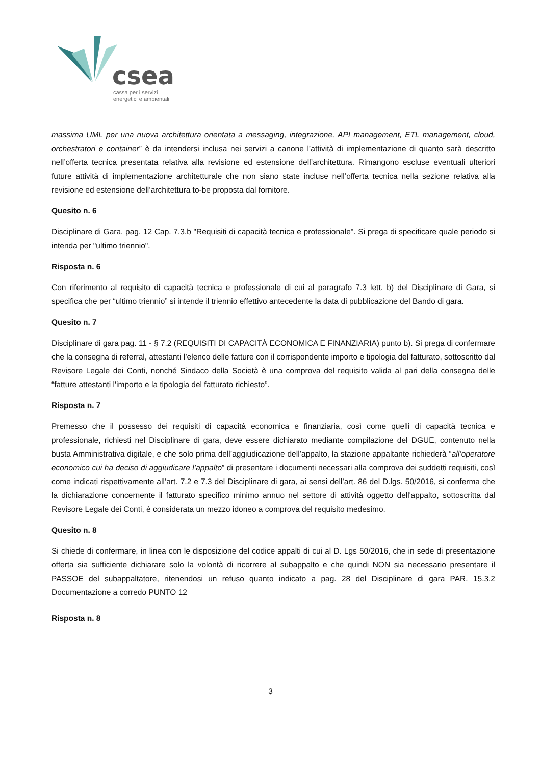csea
cassa per i servizi
energetici e ambientali
massima UML per una nuova architettura orientata a messaging, integrazione, API management, ETL management, cloud, orchestratori e container” è da intendersi inclusa nei servizi a canone l’attività di implementazione di quanto sarà descritto nell’offerta tecnica presentata relativa alla revisione ed estensione dell’architettura. Rimangono escluse eventuali ulteriori future attività di implementazione architetturale che non siano state incluse nell’offerta tecnica nella sezione relativa alla revisione ed estensione dell’architettura to-be proposta dal fornitore.
Quesito n. 6
Disciplinare di Gara, pag. 12 Cap. 7.3.b "Requisiti di capacità tecnica e professionale". Si prega di specificare quale periodo si intenda per "ultimo triennio".
Risposta n. 6
Con riferimento al requisito di capacità tecnica e professionale di cui al paragrafo 7.3 lett. b) del Disciplinare di Gara, si specifica che per “ultimo triennio” si intende il triennio effettivo antecedente la data di pubblicazione del Bando di gara.
Quesito n. 7
Disciplinare di gara pag. 11 - § 7.2 (REQUISITI DI CAPACITÀ ECONOMICA E FINANZIARIA) punto b). Si prega di confermare che la consegna di referral, attestanti l’elenco delle fatture con il corrispondente importo e tipologia del fatturato, sottoscritto dal Revisore Legale dei Conti, nonché Sindaco della Società è una comprova del requisito valida al pari della consegna delle “fatture attestanti l'importo e la tipologia del fatturato richiesto”.
Risposta n. 7
Premesso che il possesso dei requisiti di capacità economica e finanziaria, così come quelli di capacità tecnica e professionale, richiesti nel Disciplinare di gara, deve essere dichiarato mediante compilazione del DGUE, contenuto nella busta Amministrativa digitale, e che solo prima dell’aggiudicazione dell’appalto, la stazione appaltante richiederà “all’operatore economico cui ha deciso di aggiudicare l’appalto” di presentare i documenti necessari alla comprova dei suddetti requisiti, così come indicati rispettivamente all’art. 7.2 e 7.3 del Disciplinare di gara, ai sensi dell’art. 86 del D.lgs. 50/2016, si conferma che la dichiarazione concernente il fatturato specifico minimo annuo nel settore di attività oggetto dell'appalto, sottoscritta dal Revisore Legale dei Conti, è considerata un mezzo idoneo a comprova del requisito medesimo.
Quesito n. 8
Si chiede di confermare, in linea con le disposizione del codice appalti di cui al D. Lgs 50/2016, che in sede di presentazione offerta sia sufficiente dichiarare solo la volontà di ricorrere al subappalto e che quindi NON sia necessario presentare il PASSOE del subappaltatore, ritenendosi un refuso quanto indicato a pag. 28 del Disciplinare di gara PAR. 15.3.2 Documentazione a corredo PUNTO 12
Risposta n. 8
3